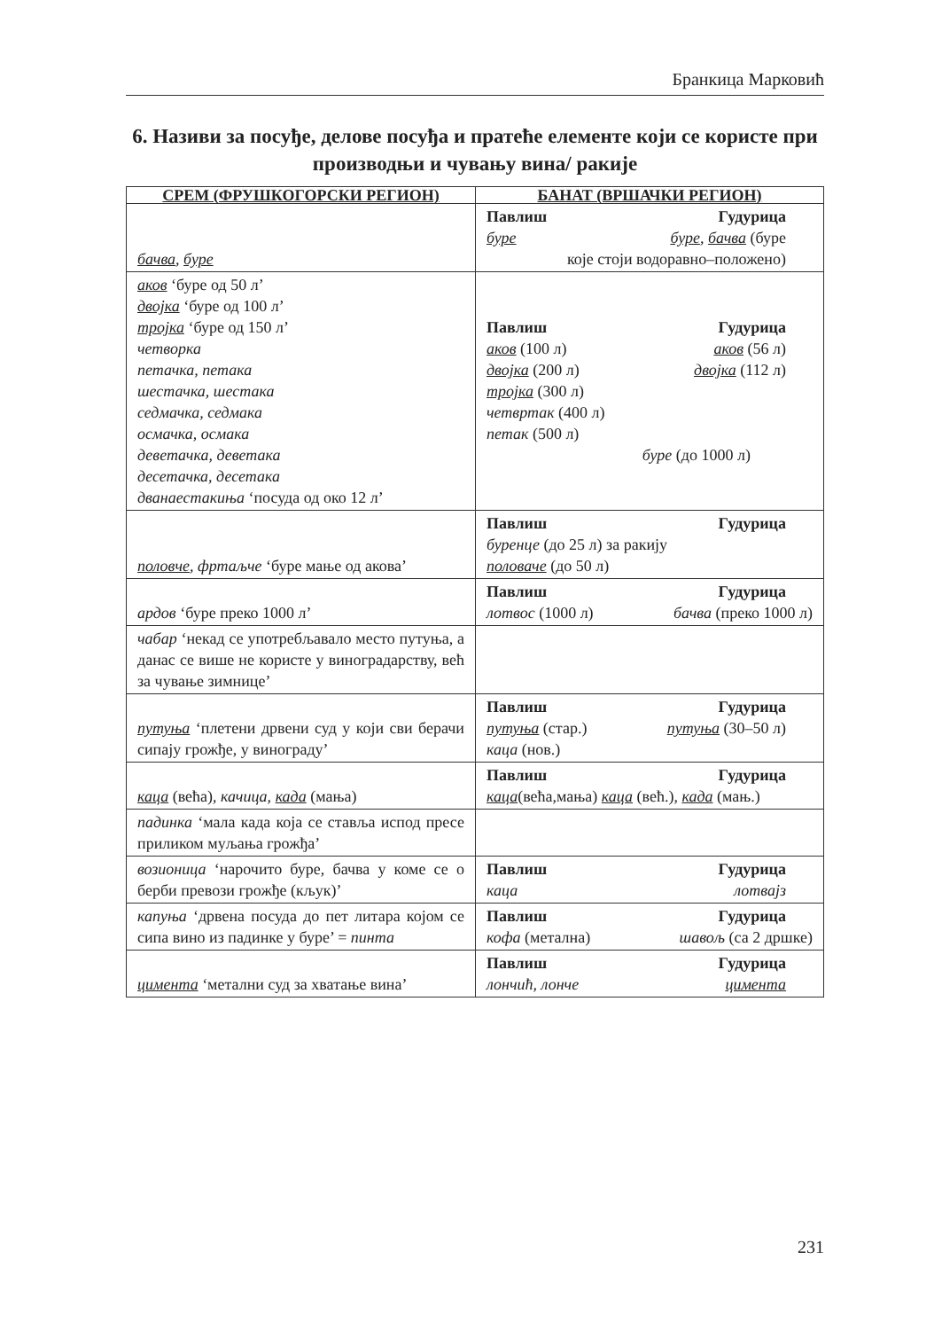Бранкица Марковић
6. Називи за посуђе, делове посуђа и пратеће елементе који се користе при производњи и чувању вина/ ракије
| СРЕМ (ФРУШКОГОРСКИ РЕГИОН) | БАНАТ (ВРШАЧКИ РЕГИОН) |
| --- | --- |
| бачва , буре | Павлиш Гудурица буре буре , бачва (буре које стоји водоравно–положено) |
| аков ‘буре од 50 л’ двојка ‘буре од 100 л’ тројка ‘буре од 150 л’ четворка петачка, петака шестачка, шестака седмачка, седмака осмачка, осмака деветачка, деветака десетачка, десетака дванаестакиња ‘посуда од око 12 л’ | Павлиш Гудурица аков (100 л) аков (56 л) двојка (200 л) двојка (112 л) тројка (300 л) четвртак (400 л) петак (500 л) буре (до 1000 л) |
| половче , фртаљче ‘буре мање од акова’ | Павлиш Гудурица буренце (до 25 л) за ракију половаче (до 50 л) |
| ардов ‘буре преко 1000 л’ | Павлиш Гудурица лотвос (1000 л) бачва (преко 1000 л) |
| чабар ‘некад се употребљавало место путуња, а данас се више не користе у виноградарству, већ за чување зимнице’ | |
| путуња ‘плетени дрвени суд у који сви берачи сипају грожђе, у винограду’ | Павлиш Гудурица путуња (стар.) путуња (30–50 л) каца (нов.) |
| каца (већа), качица, када (мања) | Павлиш Гудурица каца (већа,мања) каца (већ.), када (мањ.) |
| падинка ‘мала када која се ставља испод пресе приликом муљања грожђа’ | |
| возионица ‘нарочито буре, бачва у коме се о берби превози грожђе (кљук)’ | Павлиш Гудурица каца лотвајз |
| капуња ‘дрвена посуда до пет литара којом се сипа вино из падинке у буре’ = пинта | Павлиш Гудурица кофа (метална) шавољ (са 2 дршке) |
| цимента ‘метални суд за хватање вина’ | Павлиш Гудурица лончић, лонче цимента |
231